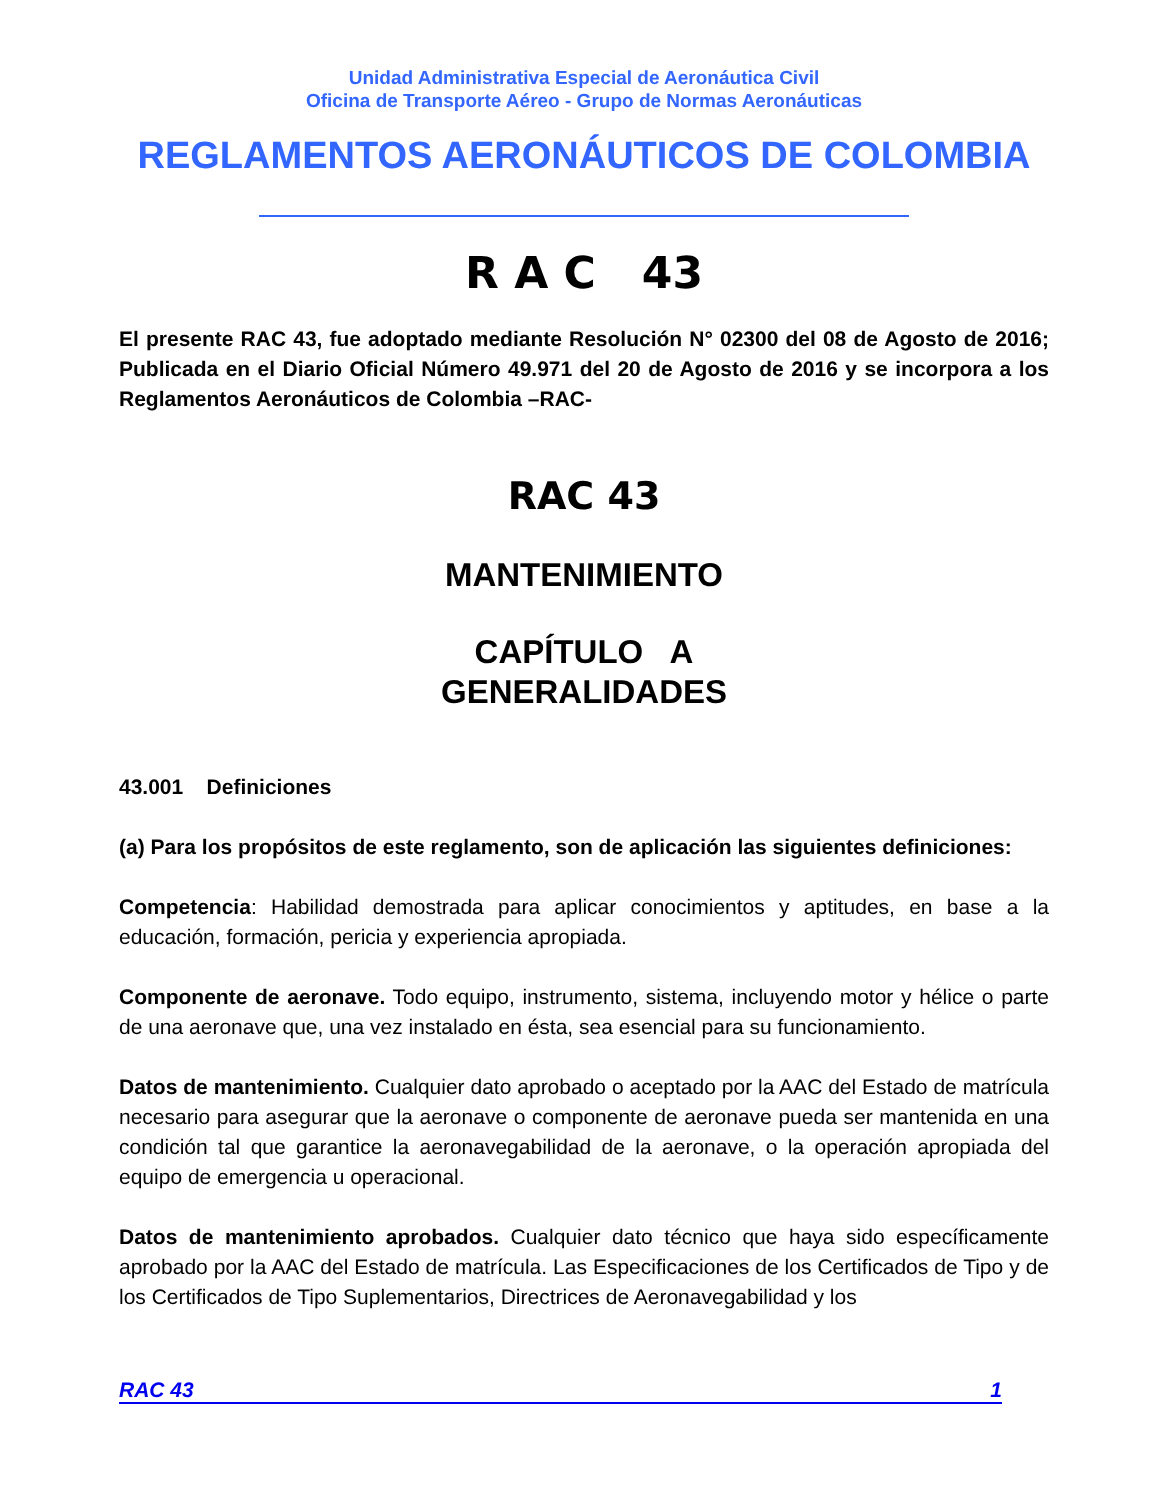Unidad Administrativa Especial de Aeronáutica Civil
Oficina de Transporte Aéreo - Grupo de Normas Aeronáuticas
REGLAMENTOS AERONÁUTICOS DE COLOMBIA
R A C 43
El presente RAC 43, fue adoptado mediante Resolución N° 02300 del 08 de Agosto de 2016; Publicada en el Diario Oficial Número 49.971 del 20 de Agosto de 2016 y se incorpora a los Reglamentos Aeronáuticos de Colombia –RAC-
RAC 43
MANTENIMIENTO
CAPÍTULO A
GENERALIDADES
43.001 Definiciones
(a) Para los propósitos de este reglamento, son de aplicación las siguientes definiciones:
Competencia: Habilidad demostrada para aplicar conocimientos y aptitudes, en base a la educación, formación, pericia y experiencia apropiada.
Componente de aeronave. Todo equipo, instrumento, sistema, incluyendo motor y hélice o parte de una aeronave que, una vez instalado en ésta, sea esencial para su funcionamiento.
Datos de mantenimiento. Cualquier dato aprobado o aceptado por la AAC del Estado de matrícula necesario para asegurar que la aeronave o componente de aeronave pueda ser mantenida en una condición tal que garantice la aeronavegabilidad de la aeronave, o la operación apropiada del equipo de emergencia u operacional.
Datos de mantenimiento aprobados. Cualquier dato técnico que haya sido específicamente aprobado por la AAC del Estado de matrícula. Las Especificaciones de los Certificados de Tipo y de los Certificados de Tipo Suplementarios, Directrices de Aeronavegabilidad y los
RAC 43 1